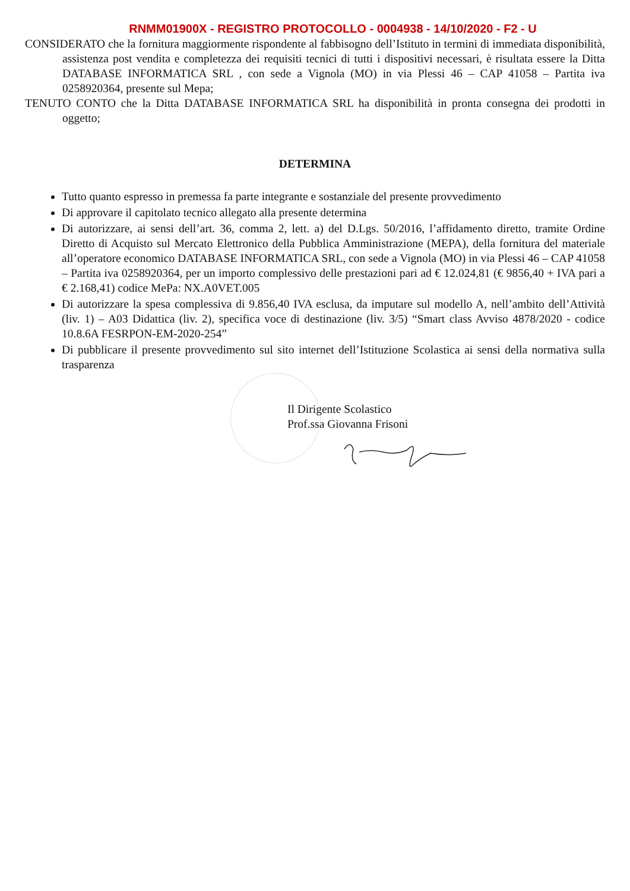RNMM01900X - REGISTRO PROTOCOLLO - 0004938 - 14/10/2020 - F2 - U
CONSIDERATO che la fornitura maggiormente rispondente al fabbisogno dell’Istituto in termini di immediata disponibilità, assistenza post vendita e completezza dei requisiti tecnici di tutti i dispositivi necessari, è risultata essere la Ditta DATABASE INFORMATICA SRL , con sede a Vignola (MO) in via Plessi 46 – CAP 41058 – Partita iva 0258920364, presente sul Mepa;
TENUTO CONTO che la Ditta DATABASE INFORMATICA SRL ha disponibilità in pronta consegna dei prodotti in oggetto;
DETERMINA
Tutto quanto espresso in premessa fa parte integrante e sostanziale del presente provvedimento
Di approvare il capitolato tecnico allegato alla presente determina
Di autorizzare, ai sensi dell’art. 36, comma 2, lett. a) del D.Lgs. 50/2016, l’affidamento diretto, tramite Ordine Diretto di Acquisto sul Mercato Elettronico della Pubblica Amministrazione (MEPA), della fornitura del materiale all’operatore economico DATABASE INFORMATICA SRL, con sede a Vignola (MO) in via Plessi 46 – CAP 41058 – Partita iva 0258920364, per un importo complessivo delle prestazioni pari ad € 12.024,81 (€ 9856,40 + IVA pari a € 2.168,41) codice MePa: NX.A0VET.005
Di autorizzare la spesa complessiva di 9.856,40 IVA esclusa, da imputare sul modello A, nell’ambito dell’Attività (liv. 1) – A03 Didattica (liv. 2), specifica voce di destinazione (liv. 3/5) “Smart class Avviso 4878/2020 - codice 10.8.6A FESRPON-EM-2020-254”
Di pubblicare il presente provvedimento sul sito internet dell’Istituzione Scolastica ai sensi della normativa sulla trasparenza
Il Dirigente Scolastico
Prof.ssa Giovanna Frisoni